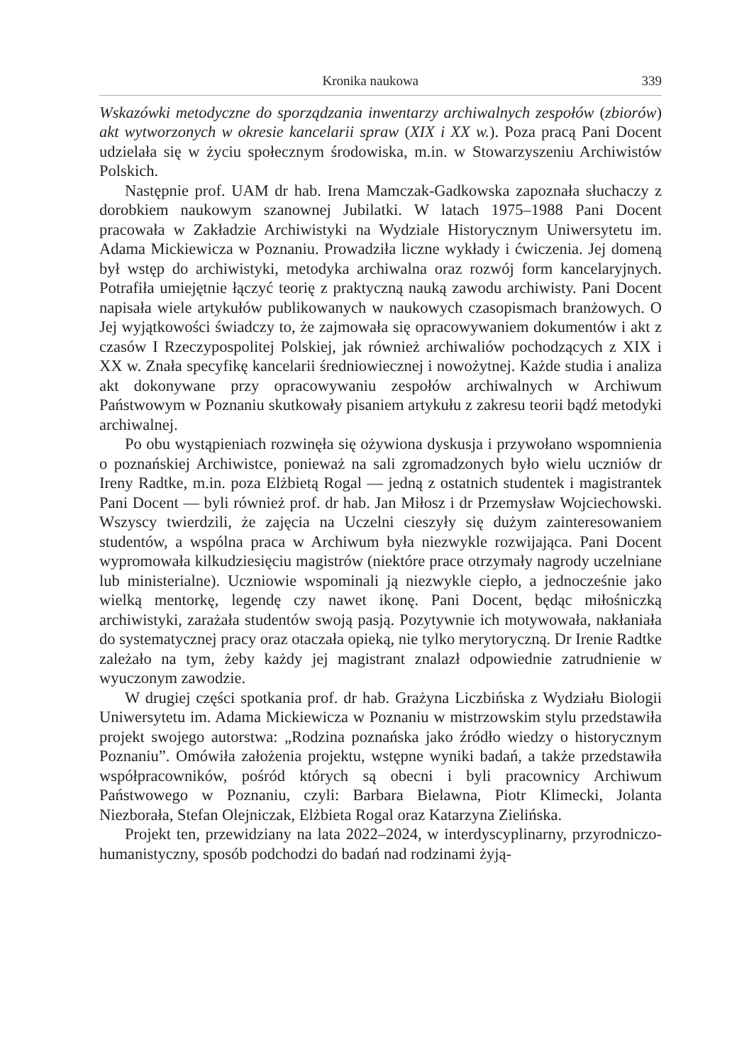Kronika naukowa 339
Wskazówki metodyczne do sporządzania inwentarzy archiwalnych zespołów (zbiorów) akt wytworzonych w okresie kancelarii spraw (XIX i XX w.). Poza pracą Pani Docent udzielała się w życiu społecznym środowiska, m.in. w Stowarzyszeniu Archiwistów Polskich.
Następnie prof. UAM dr hab. Irena Mamczak-Gadkowska zapoznała słuchaczy z dorobkiem naukowym szanownej Jubilatki. W latach 1975–1988 Pani Docent pracowała w Zakładzie Archiwistyki na Wydziale Historycznym Uniwersytetu im. Adama Mickiewicza w Poznaniu. Prowadziła liczne wykłady i ćwiczenia. Jej domeną był wstęp do archiwistyki, metodyka archiwalna oraz rozwój form kancelaryjnych. Potrafiła umiejętnie łączyć teorię z praktyczną nauką zawodu archiwisty. Pani Docent napisała wiele artykułów publikowanych w naukowych czasopismach branżowych. O Jej wyjątkowości świadczy to, że zajmowała się opracowywaniem dokumentów i akt z czasów I Rzeczypospolitej Polskiej, jak również archiwaliów pochodzących z XIX i XX w. Znała specyfikę kancelarii średniowiecznej i nowożytnej. Każde studia i analiza akt dokonywane przy opracowywaniu zespołów archiwalnych w Archiwum Państwowym w Poznaniu skutkowały pisaniem artykułu z zakresu teorii bądź metodyki archiwalnej.
Po obu wystąpieniach rozwinęła się ożywiona dyskusja i przywołano wspomnienia o poznańskiej Archiwistce, ponieważ na sali zgromadzonych było wielu uczniów dr Ireny Radtke, m.in. poza Elżbietą Rogal — jedną z ostatnich studentek i magistrantek Pani Docent — byli również prof. dr hab. Jan Miłosz i dr Przemysław Wojciechowski. Wszyscy twierdzili, że zajęcia na Uczelni cieszyły się dużym zainteresowaniem studentów, a wspólna praca w Archiwum była niezwykle rozwijająca. Pani Docent wypromowała kilkudziesięciu magistrów (niektóre prace otrzymały nagrody uczelniane lub ministerialne). Uczniowie wspominali ją niezwykle ciepło, a jednocześnie jako wielką mentorkę, legendę czy nawet ikonę. Pani Docent, będąc miłośniczką archiwistyki, zarażała studentów swoją pasją. Pozytywnie ich motywowała, nakłaniała do systematycznej pracy oraz otaczała opieką, nie tylko merytoryczną. Dr Irenie Radtke zależało na tym, żeby każdy jej magistrant znalazł odpowiednie zatrudnienie w wyuczonym zawodzie.
W drugiej części spotkania prof. dr hab. Grażyna Liczbińska z Wydziału Biologii Uniwersytetu im. Adama Mickiewicza w Poznaniu w mistrzowskim stylu przedstawiła projekt swojego autorstwa: „Rodzina poznańska jako źródło wiedzy o historycznym Poznaniu”. Omówiła założenia projektu, wstępne wyniki badań, a także przedstawiła współpracowników, pośród których są obecni i byli pracownicy Archiwum Państwowego w Poznaniu, czyli: Barbara Bielawna, Piotr Klimecki, Jolanta Niezborała, Stefan Olejniczak, Elżbieta Rogal oraz Katarzyna Zielińska.
Projekt ten, przewidziany na lata 2022–2024, w interdyscyplinarny, przyrodniczo-humanistyczny, sposób podchodzi do badań nad rodzinami żyją-